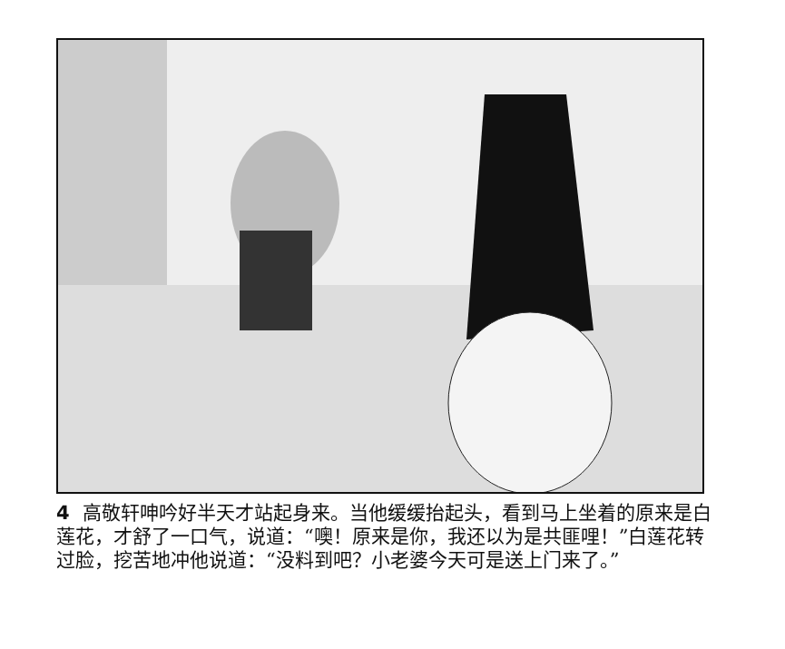4 高敬轩呻吟好半天才站起身来。当他缓缓抬起头，看到马上坐着的原来是白莲花，才舒了一口气，说道：“噢！原来是你，我还以为是共匪哩！”白莲花转过脸，挖苦地冲他说道：“没料到吧？小老婆今天可是送上门来了。”